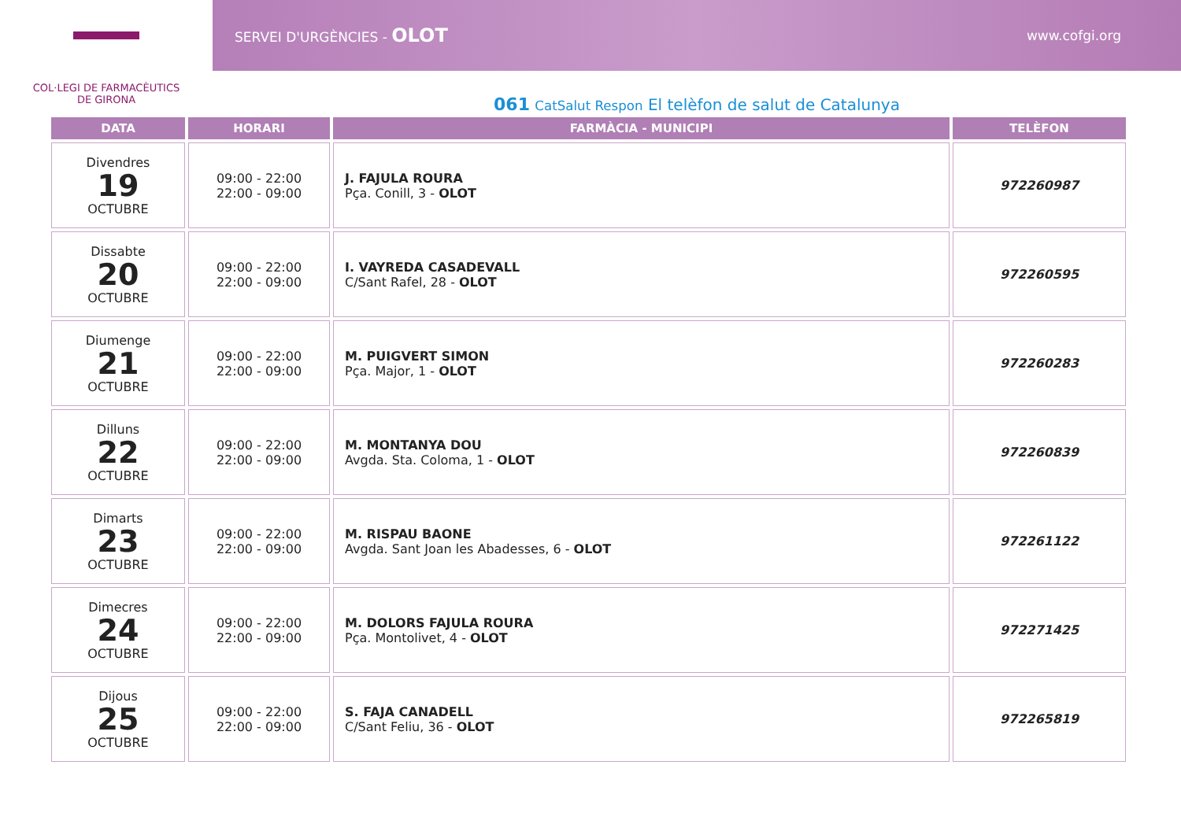COL·LEGI DE FARMACÈUTICS
DE GIRONA
SERVEI D'URGÈNCIES - OLOT www.cofgi.org
061 CatSalut Respon El telèfon de salut de Catalunya
| DATA | HORARI | FARMÀCIA - MUNICIPI | TELÈFON |
| --- | --- | --- | --- |
| Divendres 19 OCTUBRE | 09:00 - 22:00 22:00 - 09:00 | J. FAJULA ROURA Pça. Conill, 3 - OLOT | 972260987 |
| Dissabte 20 OCTUBRE | 09:00 - 22:00 22:00 - 09:00 | I. VAYREDA CASADEVALL C/Sant Rafel, 28 - OLOT | 972260595 |
| Diumenge 21 OCTUBRE | 09:00 - 22:00 22:00 - 09:00 | M. PUIGVERT SIMON Pça. Major, 1 - OLOT | 972260283 |
| Dilluns 22 OCTUBRE | 09:00 - 22:00 22:00 - 09:00 | M. MONTANYA DOU Avgda. Sta. Coloma, 1 - OLOT | 972260839 |
| Dimarts 23 OCTUBRE | 09:00 - 22:00 22:00 - 09:00 | M. RISPAU BAONE Avgda. Sant Joan les Abadesses, 6 - OLOT | 972261122 |
| Dimecres 24 OCTUBRE | 09:00 - 22:00 22:00 - 09:00 | M. DOLORS FAJULA ROURA Pça. Montolivet, 4 - OLOT | 972271425 |
| Dijous 25 OCTUBRE | 09:00 - 22:00 22:00 - 09:00 | S. FAJA CANADELL C/Sant Feliu, 36 - OLOT | 972265819 |